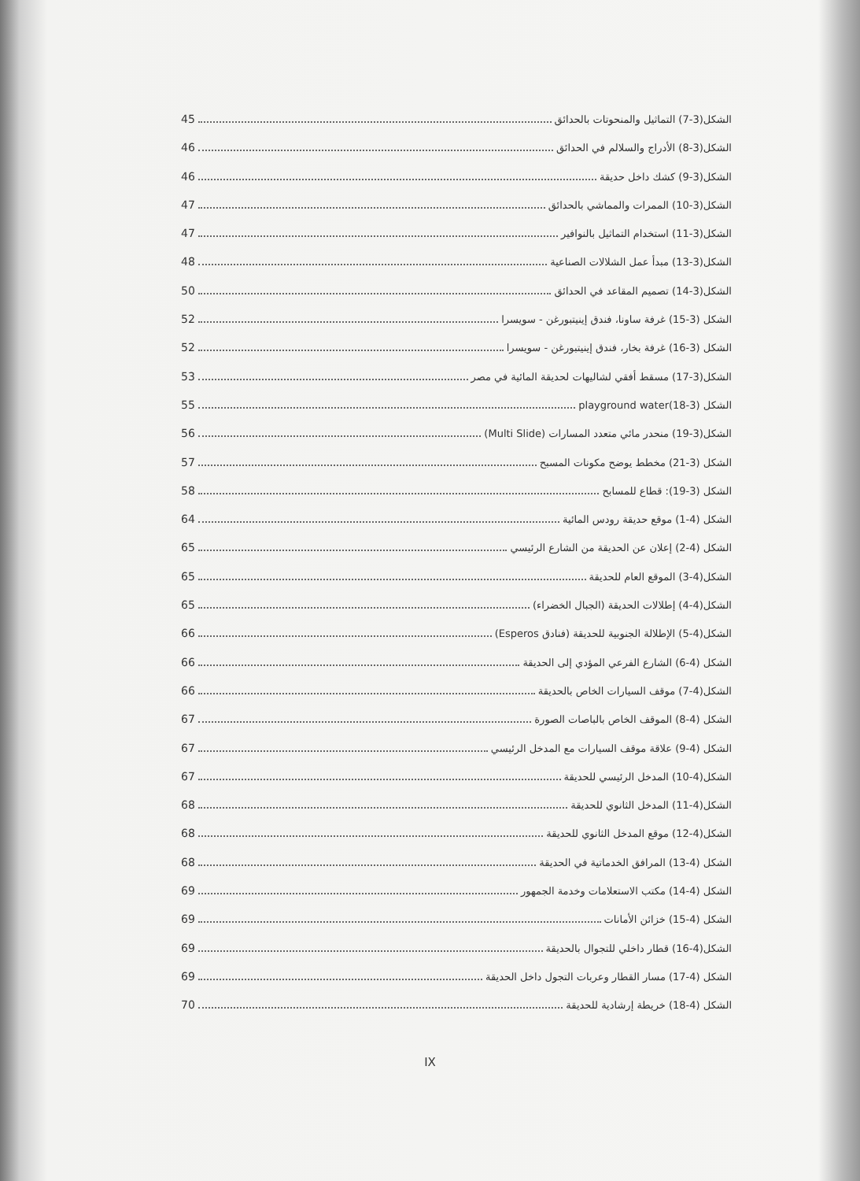الشكل(3-7) التماثيل والمنحوتات بالحدائق 45
الشكل(3-8) الأدراج والسلالم في الحدائق 46
الشكل(3-9) كشك داخل حديقة 46
الشكل(3-10) الممرات والمماشي بالحدائق 47
الشكل(3-11) استخدام التماثيل بالنوافير 47
الشكل(3-13) مبدأ عمل الشلالات الصناعية 48
الشكل(3-14) تصميم المقاعد في الحدائق 50
الشكل (3-15) غرفة ساونا، فندق إينيتبورغن - سويسرا 52
الشكل (3-16) غرفة بخار، فندق إينيتبورغن - سويسرا 52
الشكل(3-17) مسقط أفقي لشاليهات لحديقة المائية في مصر 53
الشكل (3-18)playground water 55
الشكل(3-19) منحدر مائي متعدد المسارات (Multi Slide) 56
الشكل (3-21) مخطط يوضح مكونات المسبح 57
الشكل (3-19): قطاع للمسابح 58
الشكل (4-1) موقع حديقة رودس المائية 64
الشكل (4-2) إعلان عن الحديقة من الشارع الرئيسي 65
الشكل(4-3) الموقع العام للحديقة 65
الشكل(4-4) إطلالات الحديقة (الجبال الخضراء) 65
الشكل(4-5) الإطلالة الجنوبية للحديقة (فنادق Esperos) 66
الشكل (4-6) الشارع الفرعي المؤدي إلى الحديقة 66
الشكل(4-7) موقف السيارات الخاص بالحديقة 66
الشكل (4-8) الموقف الخاص بالباصات الصورة 67
الشكل (4-9) علاقة موقف السيارات مع المدخل الرئيسي 67
الشكل(4-10) المدخل الرئيسي للحديقة 67
الشكل(4-11) المدخل الثانوي للحديقة 68
الشكل(4-12) موقع المدخل الثانوي للحديقة 68
الشكل (4-13) المرافق الخدماتية في الحديقة 68
الشكل (4-14) مكتب الاستعلامات وخدمة الجمهور 69
الشكل (4-15) خزائن الأمانات 69
الشكل(4-16) قطار داخلي للتجوال بالحديقة 69
الشكل (4-17) مسار القطار وعربات التجول داخل الحديقة 69
الشكل (4-18) خريطة إرشادية للحديقة 70
IX